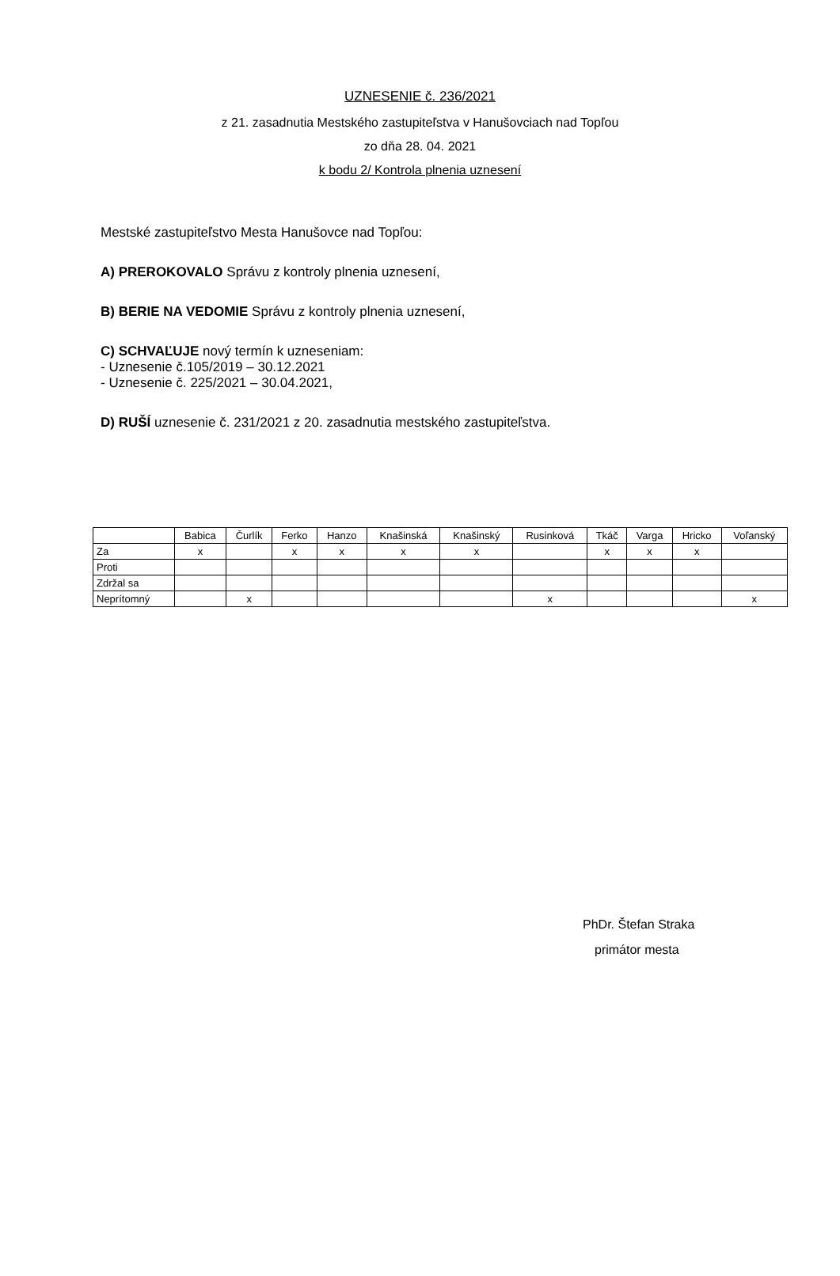UZNESENIE č. 236/2021
z 21. zasadnutia Mestského zastupiteľstva v Hanušovciach nad Topľou
zo dňa 28. 04. 2021
k bodu 2/ Kontrola plnenia uznesení
Mestské zastupiteľstvo Mesta Hanušovce nad Topľou:
A) PREROKOVALO Správu z kontroly plnenia uznesení,
B) BERIE NA VEDOMIE Správu z kontroly plnenia uznesení,
C) SCHVAĽUJE nový termín k uzneseniam:
- Uznesenie č.105/2019 – 30.12.2021
- Uznesenie č. 225/2021 – 30.04.2021,
D) RUŠÍ uznesenie č. 231/2021 z 20. zasadnutia mestského zastupiteľstva.
| | Babica | Čurlík | Ferko | Hanzo | Knašinská | Knašinský | Rusinková | Tkáč | Varga | Hricko | Voľanský |
| Za | x | | x | x | x | x | | x | x | x | |
| Proti | | | | | | | | | | | |
| Zdržal sa | | | | | | | | | | | |
| Neprítomný | | x | | | | | x | | | | x |
PhDr. Štefan Straka
primátor mesta